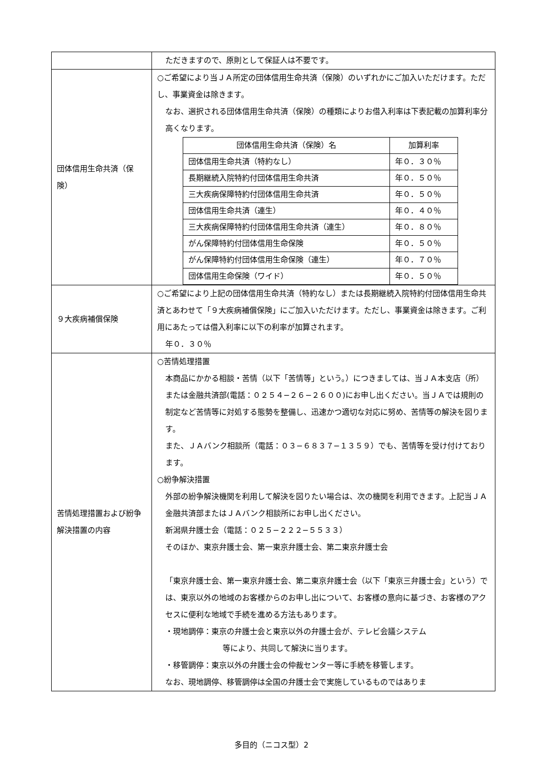| | ただきますので、原則として保証人は不要です。 |
| 団体信用生命共済（保険） | ○ご希望により当ＪＡ所定の団体信用生命共済（保険）のいずれかにご加入いただけます。ただし、事業資金は除きます。 なお、選択される団体信用生命共済（保険）の種類によりお借入利率は下表記載の加算利率分高くなります。 / 団体信用生命共済（保険）名 / 加算利率 / / --- / --- / / 団体信用生命共済（特約なし） / 年０．３０％ / / 長期継続入院特約付団体信用生命共済 / 年０．５０％ / / 三大疾病保障特約付団体信用生命共済 / 年０．５０％ / / 団体信用生命共済（連生） / 年０．４０％ / / 三大疾病保障特約付団体信用生命共済（連生） / 年０．８０％ / / がん保障特約付団体信用生命保険 / 年０．５０％ / / がん保障特約付団体信用生命保険（連生） / 年０．７０％ / / 団体信用生命保険（ワイド） / 年０．５０％ / |
| ９大疾病補償保険 | ○ご希望により上記の団体信用生命共済（特約なし）または長期継続入院特約付団体信用生命共済とあわせて「９大疾病補償保険」にご加入いただけます。ただし、事業資金は除きます。ご利用にあたっては借入利率に以下の利率が加算されます。 年０．３０％ |
| 苦情処理措置および紛争解決措置の内容 | ○苦情処理措置 本商品にかかる相談・苦情（以下「苦情等」という。）につきましては、当ＪＡ本支店（所）または金融共済部(電話：０２５４−２６−２６００)にお申し出ください。当ＪＡでは規則の制定など苦情等に対処する態勢を整備し、迅速かつ適切な対応に努め、苦情等の解決を図ります。 また、ＪＡバンク相談所（電話：０３−６８３７−１３５９）でも、苦情等を受け付けております。 ○紛争解決措置 外部の紛争解決機関を利用して解決を図りたい場合は、次の機関を利用できます。上記当ＪＡ金融共済部またはＪＡバンク相談所にお申し出ください。 新潟県弁護士会（電話：０２５−２２２−５５３３） そのほか、東京弁護士会、第一東京弁護士会、第二東京弁護士会 「東京弁護士会、第一東京弁護士会、第二東京弁護士会（以下「東京三弁護士会」という）では、東京以外の地域のお客様からのお申し出について、お客様の意向に基づき、お客様のアクセスに便利な地域で手続を進める方法もあります。 ・現地調停：東京の弁護士会と東京以外の弁護士会が、テレビ会議システム 等により、共同して解決に当ります。 ・移管調停：東京以外の弁護士会の仲裁センター等に手続を移管します。 なお、現地調停、移管調停は全国の弁護士会で実施しているものではありま |
多目的（ニコス型）2